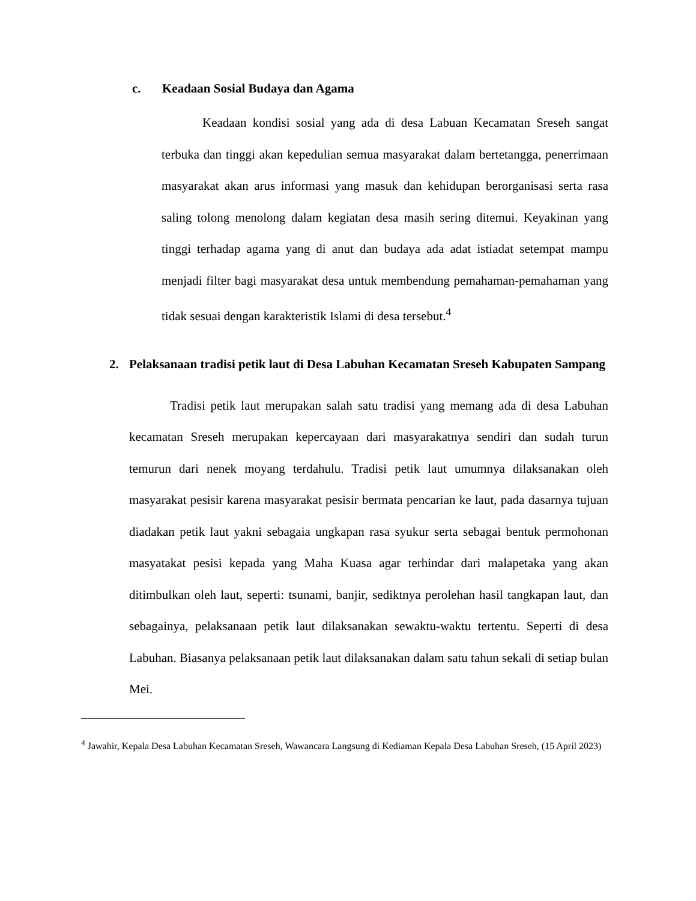c. Keadaan Sosial Budaya dan Agama
Keadaan kondisi sosial yang ada di desa Labuan Kecamatan Sreseh sangat terbuka dan tinggi akan kepedulian semua masyarakat dalam bertetangga, penerrimaan masyarakat akan arus informasi yang masuk dan kehidupan berorganisasi serta rasa saling tolong menolong dalam kegiatan desa masih sering ditemui. Keyakinan yang tinggi terhadap agama yang di anut dan budaya ada adat istiadat setempat mampu menjadi filter bagi masyarakat desa untuk membendung pemahaman-pemahaman yang tidak sesuai dengan karakteristik Islami di desa tersebut.<sup>4</sup>
2. Pelaksanaan tradisi petik laut di Desa Labuhan Kecamatan Sreseh Kabupaten Sampang
Tradisi petik laut merupakan salah satu tradisi yang memang ada di desa Labuhan kecamatan Sreseh merupakan kepercayaan dari masyarakatnya sendiri dan sudah turun temurun dari nenek moyang terdahulu. Tradisi petik laut umumnya dilaksanakan oleh masyarakat pesisir karena masyarakat pesisir bermata pencarian ke laut, pada dasarnya tujuan diadakan petik laut yakni sebagaia ungkapan rasa syukur serta sebagai bentuk permohonan masyatakat pesisi kepada yang Maha Kuasa agar terhindar dari malapetaka yang akan ditimbulkan oleh laut, seperti: tsunami, banjir, sediktnya perolehan hasil tangkapan laut, dan sebagainya, pelaksanaan petik laut dilaksanakan sewaktu-waktu tertentu. Seperti di desa Labuhan. Biasanya pelaksanaan petik laut dilaksanakan dalam satu tahun sekali di setiap bulan Mei.
<sup>4</sup> Jawahir, Kepala Desa Labuhan Kecamatan Sreseh, Wawancara Langsung di Kediaman Kepala Desa Labuhan Sreseh, (15 April 2023)